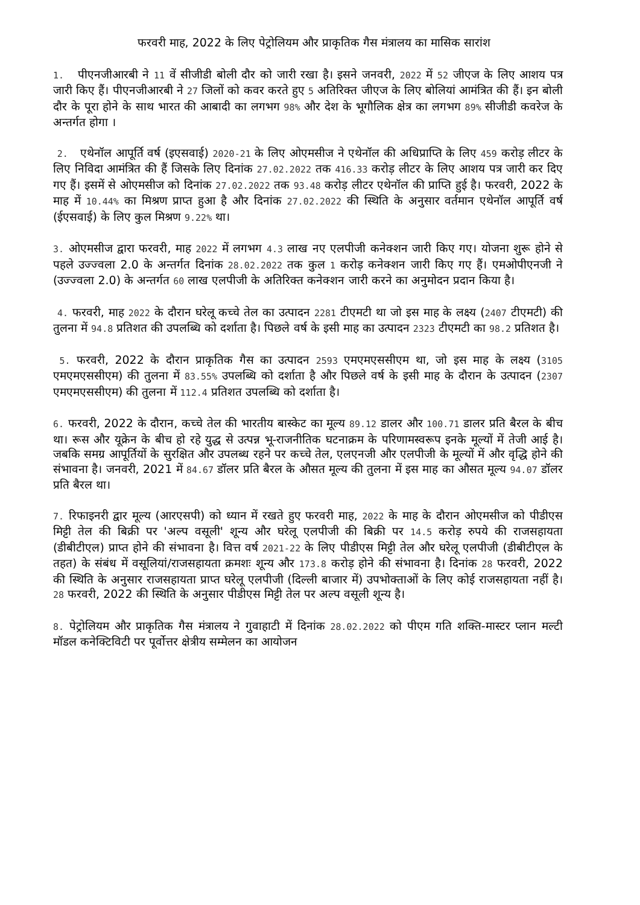फरवरी माह, 2022 के लिए पेट्रोलियम और प्राकृतिक गैस मंत्रालय का मासिक सारांश
1. पीएनजीआरबी ने 11 वें सीजीडी बोली दौर को जारी रखा है। इसने जनवरी, 2022 में 52 जीएज के लिए आशय पत्र जारी किए हैं। पीएनजीआरबी ने 27 जिलों को कवर करते हुए 5 अतिरिक्त जीएज के लिए बोलियां आमंत्रित की हैं। इन बोली दौर के पूरा होने के साथ भारत की आबादी का लगभग 98% और देश के भूगौलिक क्षेत्र का लगभग 89% सीजीडी कवरेज के अन्तर्गत होगा ।
2. एथेनॉल आपूर्ति वर्ष (इएसवाई) 2020-21 के लिए ओएमसीज ने एथेनॉल की अधिप्राप्ति के लिए 459 करोड़ लीटर के लिए निविदा आमंत्रित की हैं जिसके लिए दिनांक 27.02.2022 तक 416.33 करोड़ लीटर के लिए आशय पत्र जारी कर दिए गए हैं। इसमें से ओएमसीज को दिनांक 27.02.2022 तक 93.48 करोड़ लीटर एथेनॉल की प्राप्ति हुई है। फरवरी, 2022 के माह में 10.44% का मिश्रण प्राप्त हुआ है और दिनांक 27.02.2022 की स्थिति के अनुसार वर्तमान एथेनॉल आपूर्ति वर्ष (ईएसवाई) के लिए कुल मिश्रण 9.22% था।
3. ओएमसीज द्वारा फरवरी, माह 2022 में लगभग 4.3 लाख नए एलपीजी कनेक्शन जारी किए गए। योजना शुरू होने से पहले उज्ज्वला 2.0 के अन्तर्गत दिनांक 28.02.2022 तक कुल 1 करोड़ कनेक्शन जारी किए गए हैं। एमओपीएनजी ने (उज्ज्वला 2.0) के अन्तर्गत 60 लाख एलपीजी के अतिरिक्त कनेक्शन जारी करने का अनुमोदन प्रदान किया है।
4. फरवरी, माह 2022 के दौरान घरेलू कच्चे तेल का उत्पादन 2281 टीएमटी था जो इस माह के लक्ष्य (2407 टीएमटी) की तुलना में 94.8 प्रतिशत की उपलब्धि को दर्शाता है। पिछले वर्ष के इसी माह का उत्पादन 2323 टीएमटी का 98.2 प्रतिशत है।
5. फरवरी, 2022 के दौरान प्राकृतिक गैस का उत्पादन 2593 एमएमएससीएम था, जो इस माह के लक्ष्य (3105 एमएमएससीएम) की तुलना में 83.55% उपलब्धि को दर्शाता है और पिछले वर्ष के इसी माह के दौरान के उत्पादन (2307 एमएमएससीएम) की तुलना में 112.4 प्रतिशत उपलब्धि को दर्शाता है।
6. फरवरी, 2022 के दौरान, कच्चे तेल की भारतीय बास्केट का मूल्य 89.12 डालर और 100.71 डालर प्रति बैरल के बीच था। रूस और यूक्रेन के बीच हो रहे युद्ध से उत्पन्न भू-राजनीतिक घटनाक्रम के परिणामस्वरूप इनके मूल्यों में तेजी आई है। जबकि समग्र आपूर्तियों के सुरक्षित और उपलब्ध रहने पर कच्चे तेल, एलएनजी और एलपीजी के मूल्यों में और वृद्धि होने की संभावना है। जनवरी, 2021 में 84.67 डॉलर प्रति बैरल के औसत मूल्य की तुलना में इस माह का औसत मूल्य 94.07 डॉलर प्रति बैरल था।
7. रिफाइनरी द्वार मूल्य (आरएसपी) को ध्यान में रखते हुए फरवरी माह, 2022 के माह के दौरान ओएमसीज को पीडीएस मिट्टी तेल की बिक्री पर 'अल्प वसूली' शून्य और घरेलू एलपीजी की बिक्री पर 14.5 करोड़ रुपये की राजसहायता (डीबीटीएल) प्राप्त होने की संभावना है। वित्त वर्ष 2021-22 के लिए पीडीएस मिट्टी तेल और घरेलू एलपीजी (डीबीटीएल के तहत) के संबंध में वसूलियां/राजसहायता क्रमशः शून्य और 173.8 करोड़ होने की संभावना है। दिनांक 28 फरवरी, 2022 की स्थिति के अनुसार राजसहायता प्राप्त घरेलू एलपीजी (दिल्ली बाजार में) उपभोक्ताओं के लिए कोई राजसहायता नहीं है। 28 फरवरी, 2022 की स्थिति के अनुसार पीडीएस मिट्टी तेल पर अल्प वसूली शून्य है।
8. पेट्रोलियम और प्राकृतिक गैस मंत्रालय ने गुवाहाटी में दिनांक 28.02.2022 को पीएम गति शक्ति-मास्टर प्लान मल्टी मॉडल कनेक्टिविटी पर पूर्वोत्तर क्षेत्रीय सम्मेलन का आयोजन